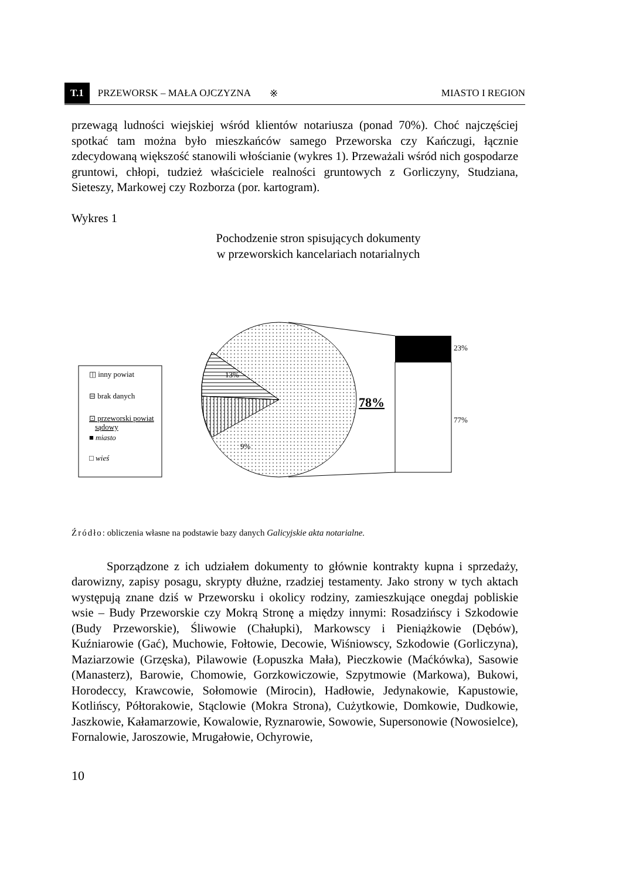T.1 PRZEWORSK – MAŁA OJCZYZNA ※ MIASTO I REGION
przewagą ludności wiejskiej wśród klientów notariusza (ponad 70%). Choć najczęściej spotkać tam można było mieszkańców samego Przeworska czy Kańczugi, łącznie zdecydowaną większość stanowili włościanie (wykres 1). Przeważali wśród nich gospodarze gruntowi, chłopi, tudzież właściciele realności gruntowych z Gorliczyny, Studziana, Sieteszy, Markowej czy Rozborza (por. kartogram).
Wykres 1
Pochodzenie stron spisujących dokumenty
w przeworskich kancelariach notarialnych
◫ inny powiat
⊟ brak danych
⊡ przeworski powiat
sądowy
■ miasto
□ wieś
23%
77%
13%
9%
78%
Źródło: obliczenia własne na podstawie bazy danych Galicyjskie akta notarialne.
Sporządzone z ich udziałem dokumenty to głównie kontrakty kupna i sprzedaży, darowizny, zapisy posagu, skrypty dłużne, rzadziej testamenty. Jako strony w tych aktach występują znane dziś w Przeworsku i okolicy rodziny, zamieszkujące onegdaj pobliskie wsie – Budy Przeworskie czy Mokrą Stronę a między innymi: Rosadzińscy i Szkodowie (Budy Przeworskie), Śliwowie (Chałupki), Markowscy i Pieniążkowie (Dębów), Kuźniarowie (Gać), Muchowie, Fołtowie, Decowie, Wiśniowscy, Szkodowie (Gorliczyna), Maziarzowie (Grzęska), Pilawowie (Łopuszka Mała), Pieczkowie (Maćkówka), Sasowie (Manasterz), Barowie, Chomowie, Gorzkowiczowie, Szpytmowie (Markowa), Bukowi, Horodeccy, Krawcowie, Sołomowie (Mirocin), Hadłowie, Jedynakowie, Kapustowie, Kotlińscy, Półtorakowie, Stąclowie (Mokra Strona), Cużytkowie, Domkowie, Dudkowie, Jaszkowie, Kałamarzowie, Kowalowie, Ryznarowie, Sowowie, Supersonowie (Nowosielce), Fornalowie, Jaroszowie, Mrugałowie, Ochyrowie,
10